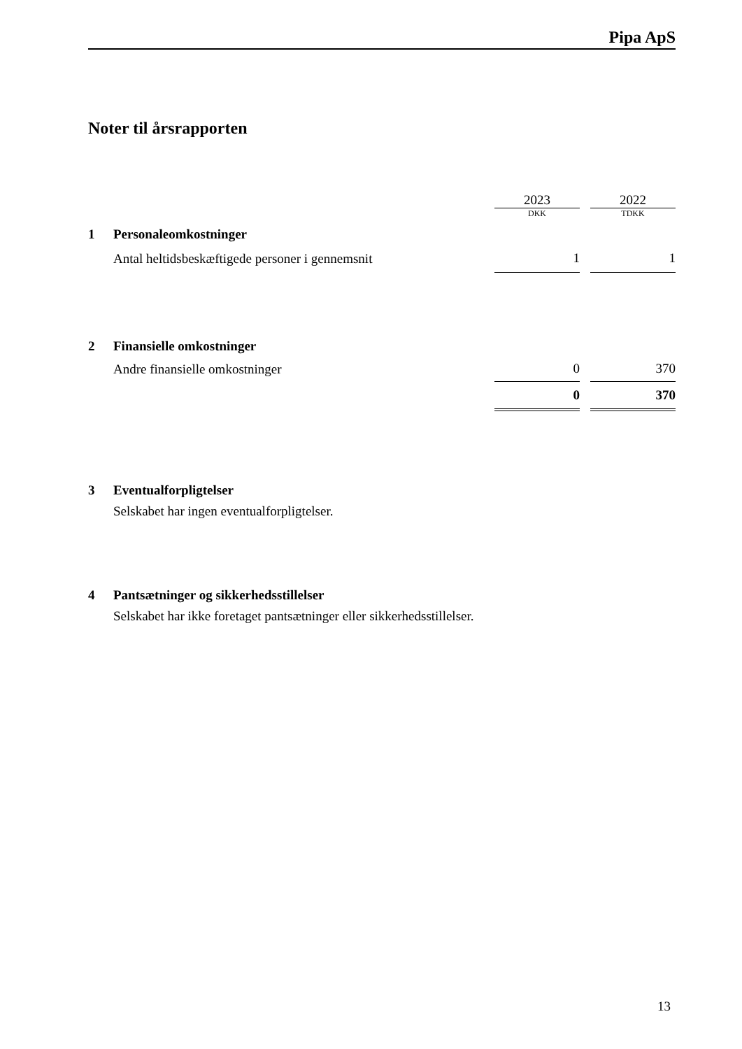Pipa ApS
Noter til årsrapporten
| | | 2023 | | 2022 |
| | | DKK | | TDKK |
| 1 | Personaleomkostninger | | | |
| | Antal heltidsbeskæftigede personer i gennemsnit | 1 | | 1 |
| 2 | Finansielle omkostninger | | | |
| | Andre finansielle omkostninger | 0 | | 370 |
| | | 0 | | 370 |
| 3 | Eventualforpligtelser | | | |
| | Selskabet har ingen eventualforpligtelser. | | | |
| 4 | Pantsætninger og sikkerhedsstillelser | | | |
| | Selskabet har ikke foretaget pantsætninger eller sikkerhedsstillelser. | | | |
13